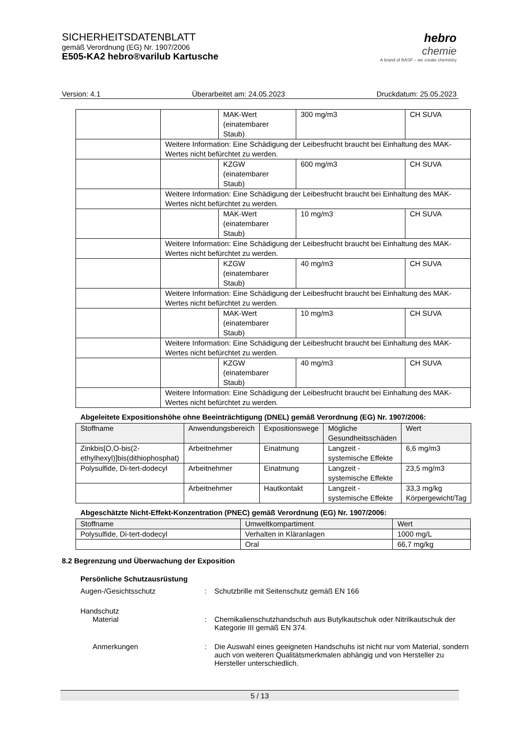SICHERHEITSDATENBLATT
gemäß Verordnung (EG) Nr. 1907/2006
E505-KA2 hebro®varilub Kartusche
hebro
chemie
A brand of BASF – we create chemistry
Version: 4.1 Überarbeitet am: 24.05.2023 Druckdatum: 25.05.2023
| | | MAK-Wert (einatembarer Staub) | 300 mg/m3 | CH SUVA |
| | Weitere Information: Eine Schädigung der Leibesfrucht braucht bei Einhaltung des MAK-Wertes nicht befürchtet zu werden. | | | |
| | | KZGW (einatembarer Staub) | 600 mg/m3 | CH SUVA |
| | Weitere Information: Eine Schädigung der Leibesfrucht braucht bei Einhaltung des MAK-Wertes nicht befürchtet zu werden. | | | |
| | | MAK-Wert (einatembarer Staub) | 10 mg/m3 | CH SUVA |
| | Weitere Information: Eine Schädigung der Leibesfrucht braucht bei Einhaltung des MAK-Wertes nicht befürchtet zu werden. | | | |
| | | KZGW (einatembarer Staub) | 40 mg/m3 | CH SUVA |
| | Weitere Information: Eine Schädigung der Leibesfrucht braucht bei Einhaltung des MAK-Wertes nicht befürchtet zu werden. | | | |
| | | MAK-Wert (einatembarer Staub) | 10 mg/m3 | CH SUVA |
| | Weitere Information: Eine Schädigung der Leibesfrucht braucht bei Einhaltung des MAK-Wertes nicht befürchtet zu werden. | | | |
| | | KZGW (einatembarer Staub) | 40 mg/m3 | CH SUVA |
| | Weitere Information: Eine Schädigung der Leibesfrucht braucht bei Einhaltung des MAK-Wertes nicht befürchtet zu werden. | | | |
Abgeleitete Expositionshöhe ohne Beeinträchtigung (DNEL) gemäß Verordnung (EG) Nr. 1907/2006:
| Stoffname | Anwendungsbereich | Expositionswege | Mögliche Gesundheitsschäden | Wert |
| --- | --- | --- | --- | --- |
| Zinkbis[O,O-bis(2-ethylhexyl)]bis(dithiophosphat) | Arbeitnehmer | Einatmung | Langzeit - systemische Effekte | 6,6 mg/m3 |
| Polysulfide, Di-tert-dodecyl | Arbeitnehmer | Einatmung | Langzeit - systemische Effekte | 23,5 mg/m3 |
| | Arbeitnehmer | Hautkontakt | Langzeit - systemische Effekte | 33,3 mg/kg Körpergewicht/Tag |
Abgeschätzte Nicht-Effekt-Konzentration (PNEC) gemäß Verordnung (EG) Nr. 1907/2006:
| Stoffname | Umweltkompartiment | Wert |
| --- | --- | --- |
| Polysulfide, Di-tert-dodecyl | Verhalten in Kläranlagen | 1000 mg/L |
| | Oral | 66,7 mg/kg |
8.2 Begrenzung und Überwachung der Exposition
Persönliche Schutzausrüstung
Augen-/Gesichtsschutz : Schutzbrille mit Seitenschutz gemäß EN 166
Handschutz
Material : Chemikalienschutzhandschuh aus Butylkautschuk oder Nitrilkautschuk der Kategorie III gemäß EN 374.
Anmerkungen : Die Auswahl eines geeigneten Handschuhs ist nicht nur vom Material, sondern auch von weiteren Qualitätsmerkmalen abhängig und von Hersteller zu Hersteller unterschiedlich.
5 / 13